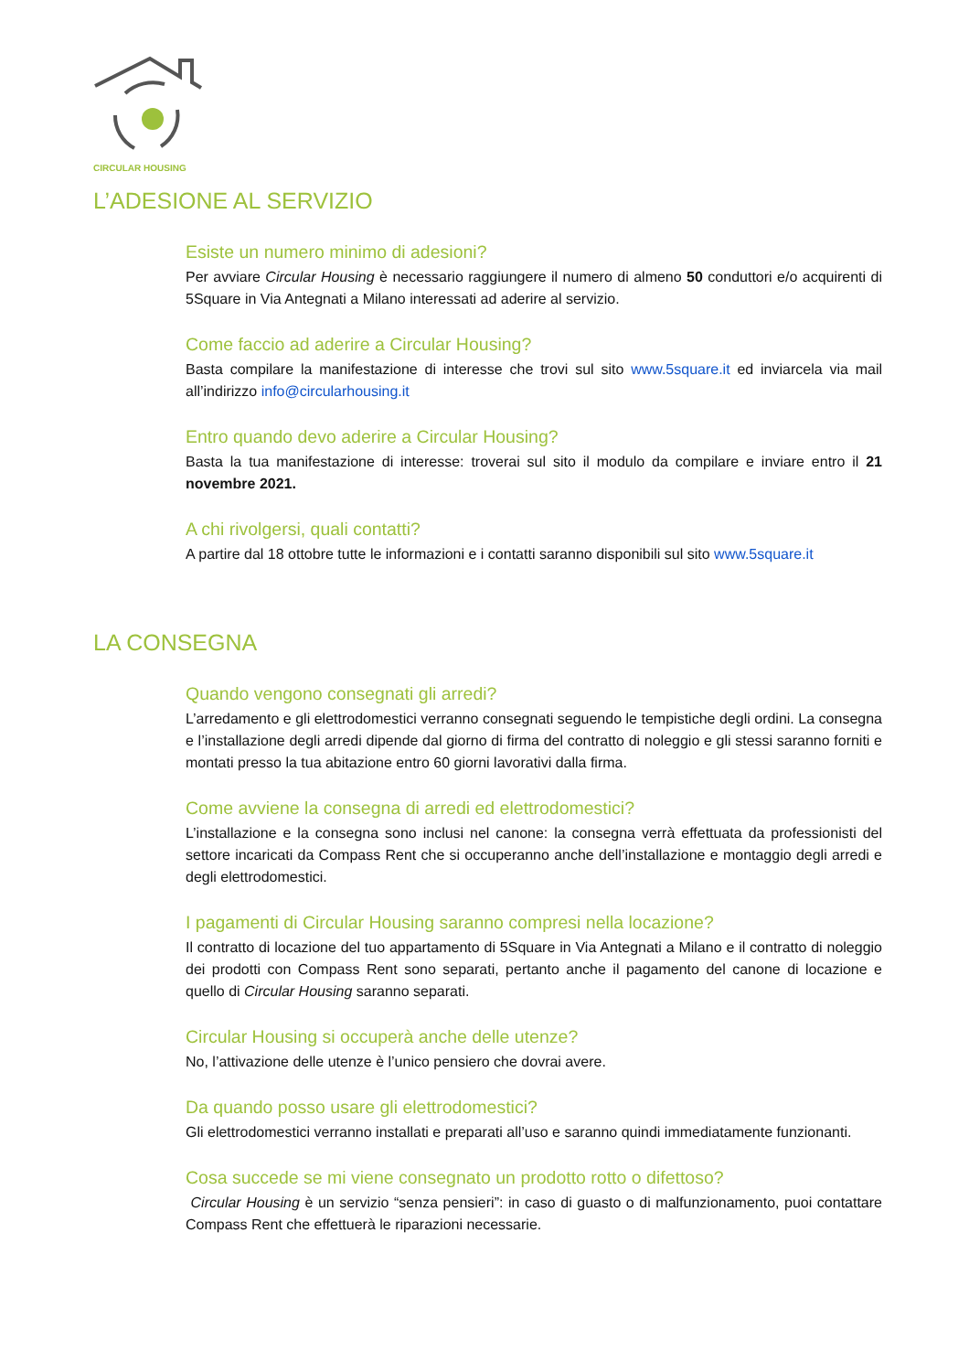CIRCULAR HOUSING
L’ADESIONE AL SERVIZIO
Esiste un numero minimo di adesioni?
Per avviare Circular Housing è necessario raggiungere il numero di almeno 50 conduttori e/o acquirenti di 5Square in Via Antegnati a Milano interessati ad aderire al servizio.
Come faccio ad aderire a Circular Housing?
Basta compilare la manifestazione di interesse che trovi sul sito www.5square.it ed inviarcela via mail all’indirizzo info@circularhousing.it
Entro quando devo aderire a Circular Housing?
Basta la tua manifestazione di interesse: troverai sul sito il modulo da compilare e inviare entro il 21 novembre 2021.
A chi rivolgersi, quali contatti?
A partire dal 18 ottobre tutte le informazioni e i contatti saranno disponibili sul sito www.5square.it
LA CONSEGNA
Quando vengono consegnati gli arredi?
L’arredamento e gli elettrodomestici verranno consegnati seguendo le tempistiche degli ordini. La consegna e l’installazione degli arredi dipende dal giorno di firma del contratto di noleggio e gli stessi saranno forniti e montati presso la tua abitazione entro 60 giorni lavorativi dalla firma.
Come avviene la consegna di arredi ed elettrodomestici?
L’installazione e la consegna sono inclusi nel canone: la consegna verrà effettuata da professionisti del settore incaricati da Compass Rent che si occuperanno anche dell’installazione e montaggio degli arredi e degli elettrodomestici.
I pagamenti di Circular Housing saranno compresi nella locazione?
Il contratto di locazione del tuo appartamento di 5Square in Via Antegnati a Milano e il contratto di noleggio dei prodotti con Compass Rent sono separati, pertanto anche il pagamento del canone di locazione e quello di Circular Housing saranno separati.
Circular Housing si occuperà anche delle utenze?
No, l’attivazione delle utenze è l’unico pensiero che dovrai avere.
Da quando posso usare gli elettrodomestici?
Gli elettrodomestici verranno installati e preparati all’uso e saranno quindi immediatamente funzionanti.
Cosa succede se mi viene consegnato un prodotto rotto o difettoso?
Circular Housing è un servizio “senza pensieri”: in caso di guasto o di malfunzionamento, puoi contattare Compass Rent che effettuerà le riparazioni necessarie.